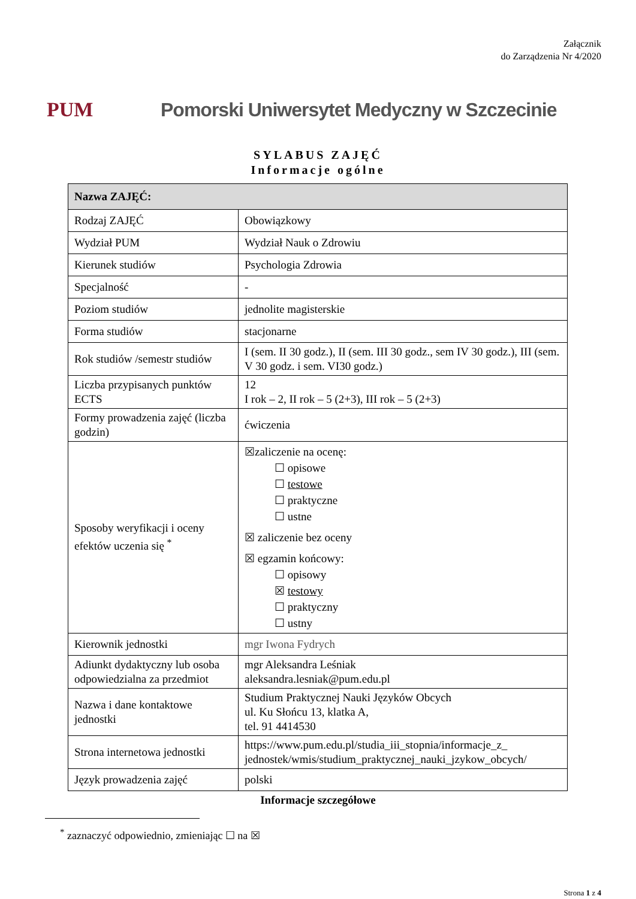Załącznik
do Zarządzenia Nr 4/2020
PUM
Pomorski Uniwersytet Medyczny w Szczecinie
SYLABUS ZAJĘĆ
Informacje ogólne
| Nazwa ZAJĘĆ: | |
| --- | --- |
| Rodzaj ZAJĘĆ | Obowiązkowy |
| Wydział PUM | Wydział Nauk o Zdrowiu |
| Kierunek studiów | Psychologia Zdrowia |
| Specjalność | - |
| Poziom studiów | jednolite magisterskie |
| Forma studiów | stacjonarne |
| Rok studiów /semestr studiów | I (sem. II 30 godz.), II (sem. III 30 godz., sem IV 30 godz.), III (sem. V 30 godz. i sem. VI30 godz.) |
| Liczba przypisanych punktów ECTS | 12 I rok – 2, II rok – 5 (2+3), III rok – 5 (2+3) |
| Formy prowadzenia zajęć (liczba godzin) | ćwiczenia |
| Sposoby weryfikacji i oceny efektów uczenia się <sup>*</sup> | ☒zaliczenie na ocenę: ☐ opisowe ☐ testowe ☐ praktyczne ☐ ustne ☒ zaliczenie bez oceny ☒ egzamin końcowy: ☐ opisowy ☒ testowy ☐ praktyczny ☐ ustny |
| Kierownik jednostki | mgr Iwona Fydrych |
| Adiunkt dydaktyczny lub osoba odpowiedzialna za przedmiot | mgr Aleksandra Leśniak aleksandra.lesniak@pum.edu.pl |
| Nazwa i dane kontaktowe jednostki | Studium Praktycznej Nauki Języków Obcych ul. Ku Słońcu 13, klatka A, tel. 91 4414530 |
| Strona internetowa jednostki | https://www.pum.edu.pl/studia_iii_stopnia/informacje_z_ jednostek/wmis/studium_praktycznej_nauki_jzykow_obcych/ |
| Język prowadzenia zajęć | polski |
Informacje szczegółowe
<sup>*</sup> zaznaczyć odpowiednio, zmieniając ☐ na ☒
Strona 1 z 4